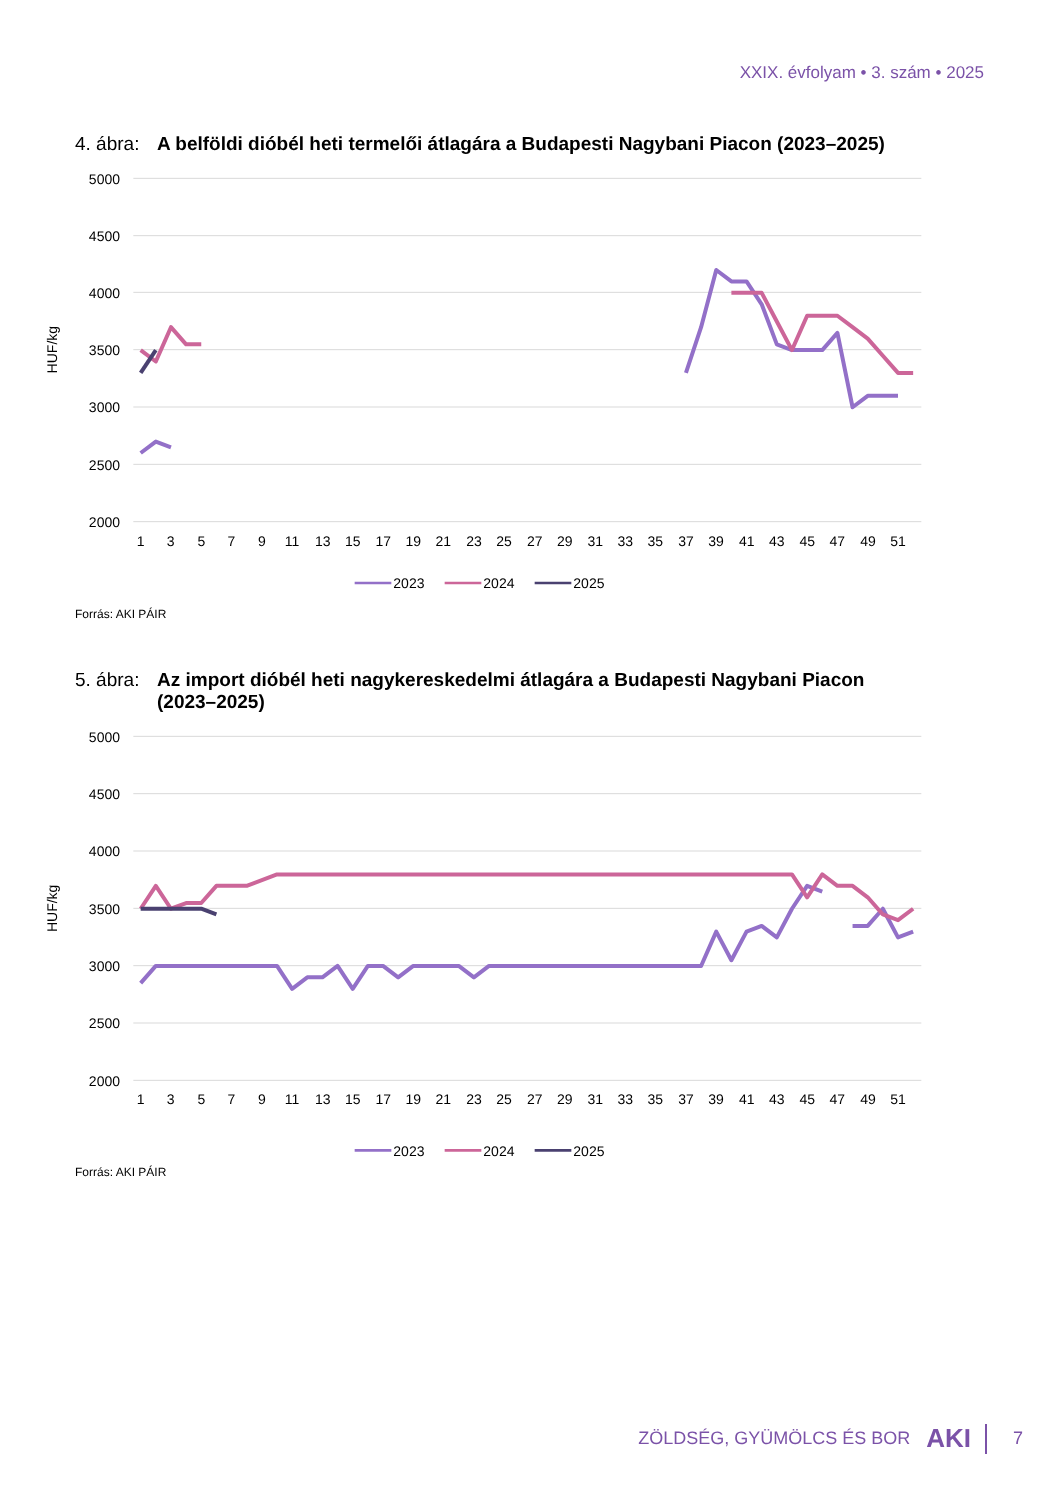XXIX. évfolyam • 3. szám • 2025
4. ábra: A belföldi dióbél heti termelői átlagára a Budapesti Nagybani Piacon (2023–2025)
5000
4500
4000
3500
3000
2500
2000
HUF/kg
1
3
5
7
9
11
13
15
17
19
21
23
25
27
29
31
33
35
37
39
41
43
45
47
49
51
2023
2024
2025
Forrás: AKI PÁIR
5. ábra: Az import dióbél heti nagykereskedelmi átlagára a Budapesti Nagybani Piacon (2023–2025)
5000
4500
4000
3500
3000
2500
2000
HUF/kg
1
3
5
7
9
11
13
15
17
19
21
23
25
27
29
31
33
35
37
39
41
43
45
47
49
51
2023
2024
2025
Forrás: AKI PÁIR
ZÖLDSÉG, GYÜMÖLCS ÉS BOR AKI 7